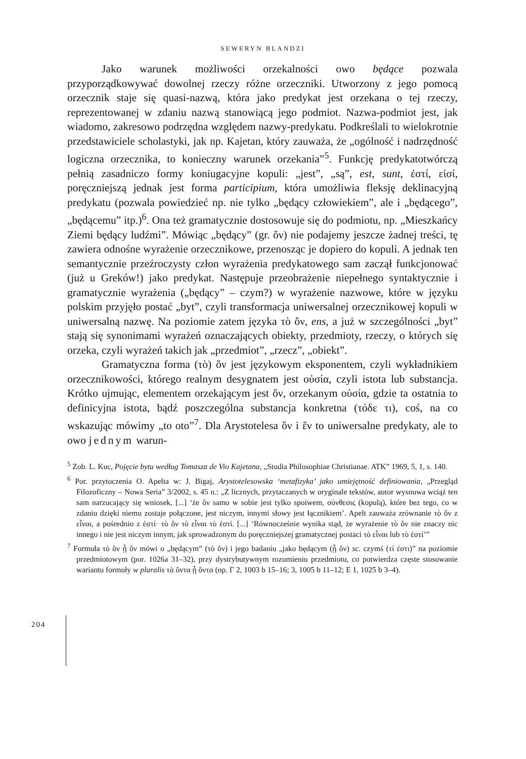SEWERYN BLANDZI
Jako warunek możliwości orzekalności owo będące pozwala przyporządkowywać dowolnej rzeczy różne orzeczniki. Utworzony z jego pomocą orzecznik staje się quasi-nazwą, która jako predykat jest orzekana o tej rzeczy, reprezentowanej w zdaniu nazwą stanowiącą jego podmiot. Nazwa-podmiot jest, jak wiadomo, zakresowo podrzędna względem nazwy-predykatu. Podkreślali to wielokrotnie przedstawiciele scholastyki, jak np. Kajetan, który zauważa, że „ogólność i nadrzędność logiczna orzecznika, to konieczny warunek orzekania”<sup>5</sup>. Funkcję predykatotwórczą pełnią zasadniczo formy koniugacyjne kopuli: „jest”, „są”, est, sunt, ἐστί, εἰσί, poręczniejszą jednak jest forma participium, która umożliwia fleksję deklinacyjną predykatu (pozwala powiedzieć np. nie tylko „będący człowiekiem”, ale i „będącego”, „będącemu” itp.)<sup>6</sup>. Ona też gramatycznie dostosowuje się do podmiotu, np. „Mieszkańcy Ziemi będący ludźmi”. Mówiąc „będący” (gr. ὄν) nie podajemy jeszcze żadnej treści, tę zawiera odnośne wyrażenie orzecznikowe, przenosząc je dopiero do kopuli. A jednak ten semantycznie przeźroczysty człon wyrażenia predykatowego sam zaczął funkcjonować (już u Greków!) jako predykat. Następuje przeobrażenie niepełnego syntaktycznie i gramatycznie wyrażenia („będący” – czym?) w wyrażenie nazwowe, które w języku polskim przyjęło postać „byt”, czyli transformacja uniwersalnej orzecznikowej kopuli w uniwersalną nazwę. Na poziomie zatem języka τὸ ὄν, ens, a już w szczególności „byt” stają się synonimami wyrażeń oznaczających obiekty, przedmioty, rzeczy, o których się orzeka, czyli wyrażeń takich jak „przedmiot”, „rzecz”, „obiekt”.
Gramatyczna forma (τὸ) ὄν jest językowym eksponentem, czyli wykładnikiem orzecznikowości, którego realnym desygnatem jest οὐσία, czyli istota lub substancja. Krótko ujmując, elementem orzekającym jest ὄν, orzekanym οὐσία, gdzie ta ostatnia to definicyjna istota, bądź poszczególna substancja konkretna (τόδε τι), coś, na co wskazując mówimy „to oto”<sup>7</sup>. Dla Arystotelesa ὄν i ἕν to uniwersalne predykaty, ale to owo jednym warun-
<sup>5</sup> Zob. L. Kuc, Pojęcie bytu według Tomasza de Vio Kajetana, „Studia Philosophiae Christianae. ATK” 1969, 5, 1, s. 140.
<sup>6</sup> Por. przytoczenia O. Apelta w: J. Bigaj, Arystotelesowska ‘metafizyka’ jako umiejętność definiowania, „Przegląd Filozoficzny – Nowa Seria” 3/2002, s. 45 n.: „Z licznych, przytaczanych w oryginale tekstów, autor wysnuwa wciąż ten sam narzucający się wniosek, [...] ‘że ὄν samo w sobie jest tylko spoiwem, σύνθεσις (kopulą), które bez tego, co w zdaniu dzięki niemu zostaje połączone, jest niczym, innymi słowy jest łącznikiem’. Apelt zauważa zrównanie τὸ ὄν z εἶναι, a pośrednio z ἐστί· τὸ ὄν τὸ εἶναι τὸ ἐστί. [...] ‘Równocześnie wynika stąd, że wyrażenie τὸ ὄν nie znaczy nic innego i nie jest niczym innym, jak sprowadzonym do poręczniejszej gramatycznej postaci τὸ εἶναι lub τὸ ἐστί’”
<sup>7</sup> Formuła τὸ ὂν ᾗ ὂν mówi o „będącym” (τὸ ὄν) i jego badaniu „jako będącym (ᾗ ὄν) sc. czymś (τί ἐστι)” na poziomie przedmiotowym (por. 1026a 31–32), przy dystrybutywnym rozumieniu przedmiotu, co potwierdza częste stosowanie wariantu formuły w pluralis τὰ ὄντα ᾗ ὄντα (np. Γ 2, 1003 b 15–16; 3, 1005 b 11–12; E 1, 1025 b 3–4).
204